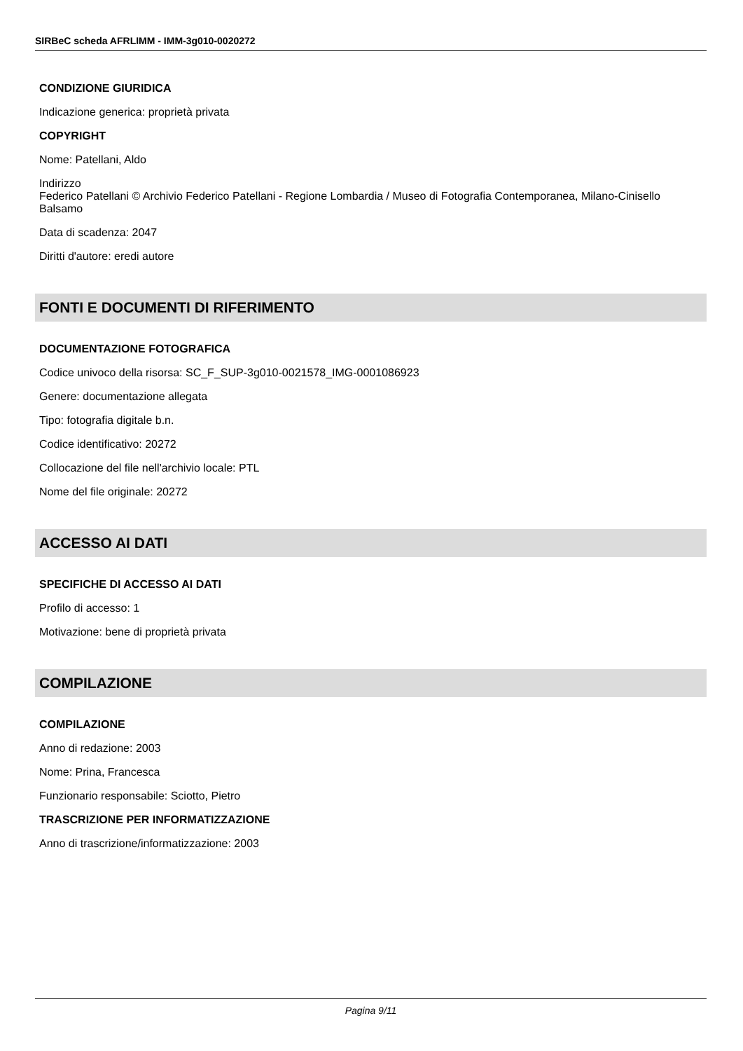SIRBeC scheda AFRLIMM - IMM-3g010-0020272
CONDIZIONE GIURIDICA
Indicazione generica: proprietà privata
COPYRIGHT
Nome: Patellani, Aldo
Indirizzo
Federico Patellani © Archivio Federico Patellani - Regione Lombardia / Museo di Fotografia Contemporanea, Milano-Cinisello Balsamo
Data di scadenza: 2047
Diritti d'autore: eredi autore
FONTI E DOCUMENTI DI RIFERIMENTO
DOCUMENTAZIONE FOTOGRAFICA
Codice univoco della risorsa: SC_F_SUP-3g010-0021578_IMG-0001086923
Genere: documentazione allegata
Tipo: fotografia digitale b.n.
Codice identificativo: 20272
Collocazione del file nell'archivio locale: PTL
Nome del file originale: 20272
ACCESSO AI DATI
SPECIFICHE DI ACCESSO AI DATI
Profilo di accesso: 1
Motivazione: bene di proprietà privata
COMPILAZIONE
COMPILAZIONE
Anno di redazione: 2003
Nome: Prina, Francesca
Funzionario responsabile: Sciotto, Pietro
TRASCRIZIONE PER INFORMATIZZAZIONE
Anno di trascrizione/informatizzazione: 2003
Pagina 9/11